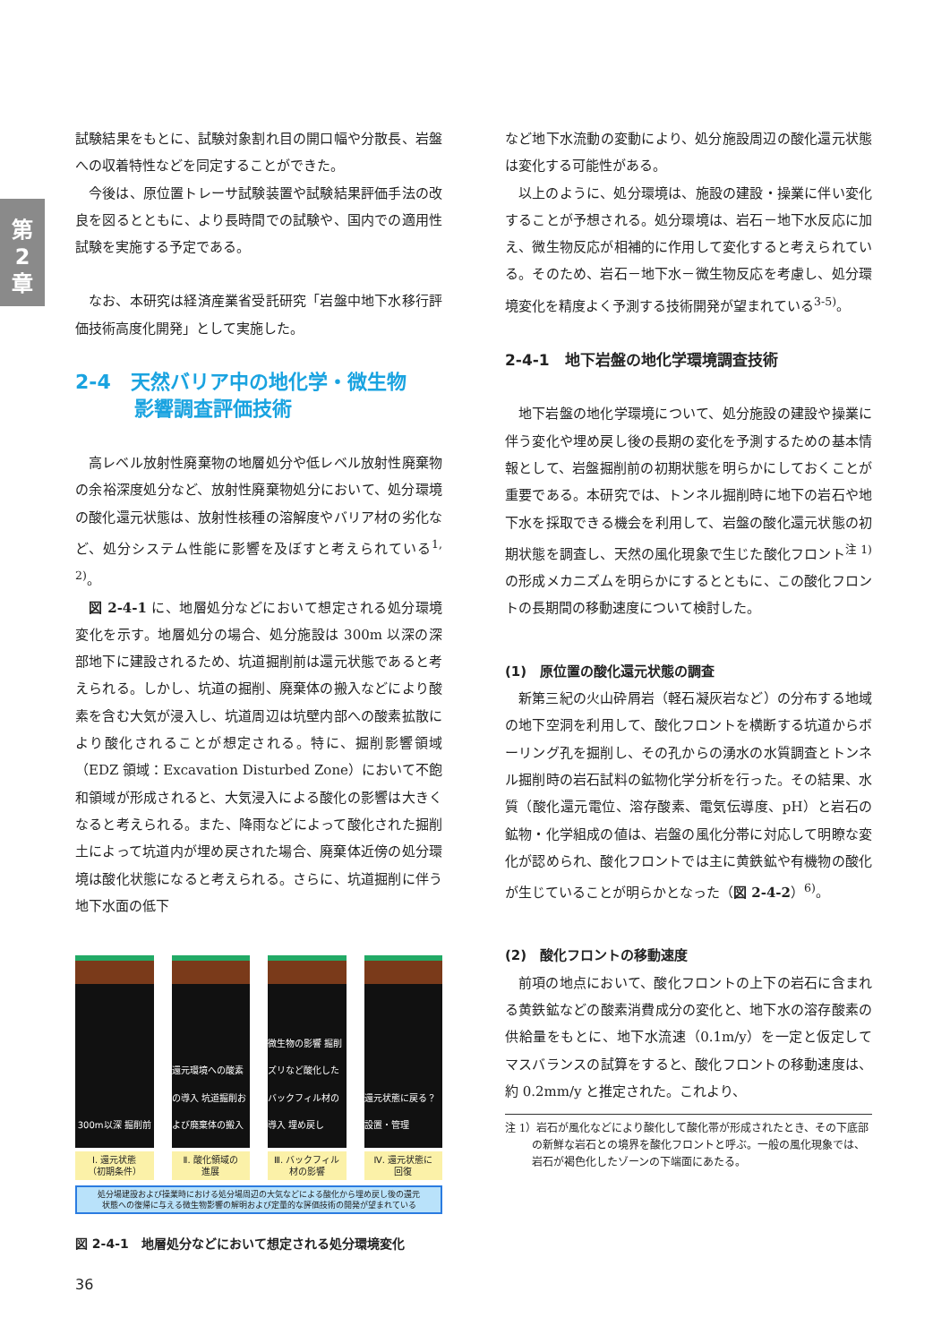第
2
章
試験結果をもとに、試験対象割れ目の開口幅や分散長、岩盤への収着特性などを同定することができた。
今後は、原位置トレーサ試験装置や試験結果評価手法の改良を図るとともに、より長時間での試験や、国内での適用性試験を実施する予定である。
なお、本研究は経済産業省受託研究「岩盤中地下水移行評価技術高度化開発」として実施した。
2-4　天然バリア中の地化学・微生物
　　　影響調査評価技術
高レベル放射性廃棄物の地層処分や低レベル放射性廃棄物の余裕深度処分など、放射性廃棄物処分において、処分環境の酸化還元状態は、放射性核種の溶解度やバリア材の劣化など、処分システム性能に影響を及ぼすと考えられている<sup>1, 2)</sup>。
図 2-4-1 に、地層処分などにおいて想定される処分環境変化を示す。地層処分の場合、処分施設は 300m 以深の深部地下に建設されるため、坑道掘削前は還元状態であると考えられる。しかし、坑道の掘削、廃棄体の搬入などにより酸素を含む大気が浸入し、坑道周辺は坑壁内部への酸素拡散により酸化されることが想定される。特に、掘削影響領域（EDZ 領域：Excavation Disturbed Zone）において不飽和領域が形成されると、大気浸入による酸化の影響は大きくなると考えられる。また、降雨などによって酸化された掘削土によって坑道内が埋め戻された場合、廃棄体近傍の処分環境は酸化状態になると考えられる。さらに、坑道掘削に伴う地下水面の低下
300m以深 掘削前 還元環境への酸素の導入 坑道掘削および廃棄体の搬入
微生物の影響 掘削ズリなど酸化したバックフィル材の導入 埋め戻し
還元状態に戻る？ 設置・管理
Ⅰ. 還元状態
（初期条件）
Ⅱ. 酸化領域の
進展
Ⅲ. バックフィル
材の影響
Ⅳ. 還元状態に
回復
処分場建設および操業時における処分場周辺の大気などによる酸化から埋め戻し後の還元
状態への復帰に与える微生物影響の解明および定量的な評価技術の開発が望まれている
図 2-4-1　地層処分などにおいて想定される処分環境変化
など地下水流動の変動により、処分施設周辺の酸化還元状態は変化する可能性がある。
以上のように、処分環境は、施設の建設・操業に伴い変化することが予想される。処分環境は、岩石－地下水反応に加え、微生物反応が相補的に作用して変化すると考えられている。そのため、岩石－地下水－微生物反応を考慮し、処分環境変化を精度よく予測する技術開発が望まれている<sup>3-5)</sup>。
2-4-1　地下岩盤の地化学環境調査技術
地下岩盤の地化学環境について、処分施設の建設や操業に伴う変化や埋め戻し後の長期の変化を予測するための基本情報として、岩盤掘削前の初期状態を明らかにしておくことが重要である。本研究では、トンネル掘削時に地下の岩石や地下水を採取できる機会を利用して、岩盤の酸化還元状態の初期状態を調査し、天然の風化現象で生じた酸化フロント<sup>注 1)</sup> の形成メカニズムを明らかにするとともに、この酸化フロントの長期間の移動速度について検討した。
(1)　原位置の酸化還元状態の調査
新第三紀の火山砕屑岩（軽石凝灰岩など）の分布する地域の地下空洞を利用して、酸化フロントを横断する坑道からボーリング孔を掘削し、その孔からの湧水の水質調査とトンネル掘削時の岩石試料の鉱物化学分析を行った。その結果、水質（酸化還元電位、溶存酸素、電気伝導度、pH）と岩石の鉱物・化学組成の値は、岩盤の風化分帯に対応して明瞭な変化が認められ、酸化フロントでは主に黄鉄鉱や有機物の酸化が生じていることが明らかとなった（図 2-4-2）<sup>6)</sup>。
(2)　酸化フロントの移動速度
前項の地点において、酸化フロントの上下の岩石に含まれる黄鉄鉱などの酸素消費成分の変化と、地下水の溶存酸素の供給量をもとに、地下水流速（0.1m/y）を一定と仮定してマスバランスの試算をすると、酸化フロントの移動速度は、約 0.2mm/y と推定された。これより、
注 1）岩石が風化などにより酸化して酸化帯が形成されたとき、その下底部の新鮮な岩石との境界を酸化フロントと呼ぶ。一般の風化現象では、岩石が褐色化したゾーンの下端面にあたる。
36